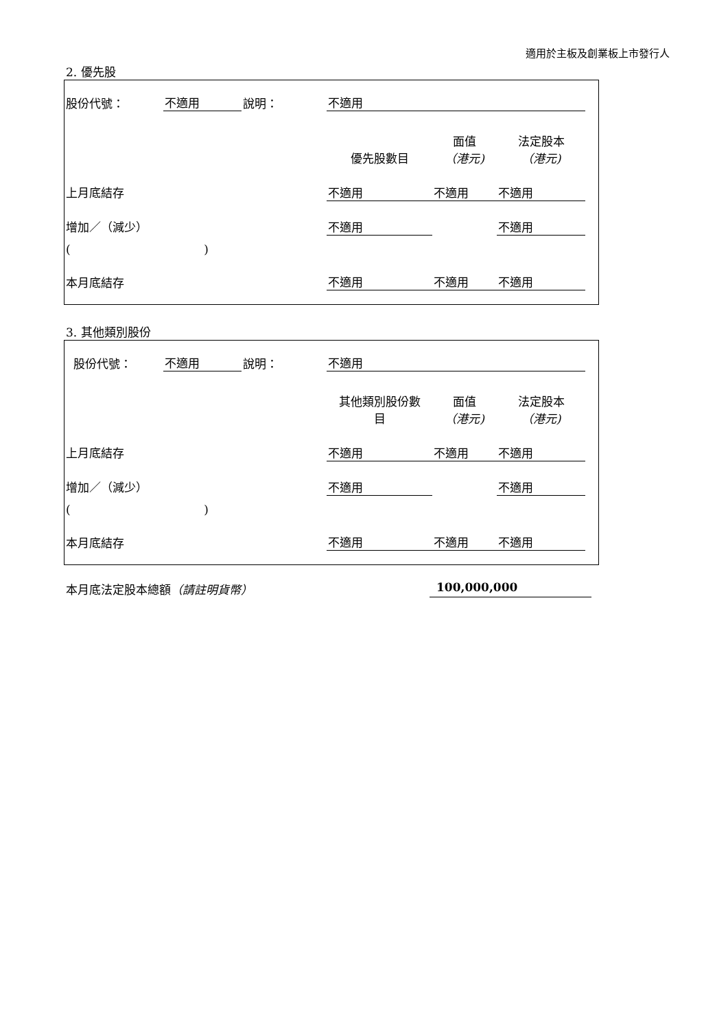適用於主板及創業板上市發行人
2. 優先股
| 股份代號： | 不適用 | 說明： | 不適用 | | | |
| | | | 優先股數目 | 面值 （港元) | 法定股本 （港元) | |
| 上月底結存 | | | 不適用 | 不適用 | 不適用 | |
| 增加／（減少） | | | 不適用 | | 不適用 | |
| ( ) | | | | | | |
| 本月底結存 | | | 不適用 | 不適用 | 不適用 | |
3. 其他類別股份
| 股份代號： | 不適用 | 說明： | 不適用 | | | |
| | | | 其他類別股份數 目 | 面值 （港元) | 法定股本 （港元) | |
| 上月底結存 | | | 不適用 | 不適用 | 不適用 | |
| 增加／（減少） | | | 不適用 | | 不適用 | |
| ( ) | | | | | | |
| 本月底結存 | | | 不適用 | 不適用 | 不適用 | |
本月底法定股本總額（請註明貨幣） 100,000,000